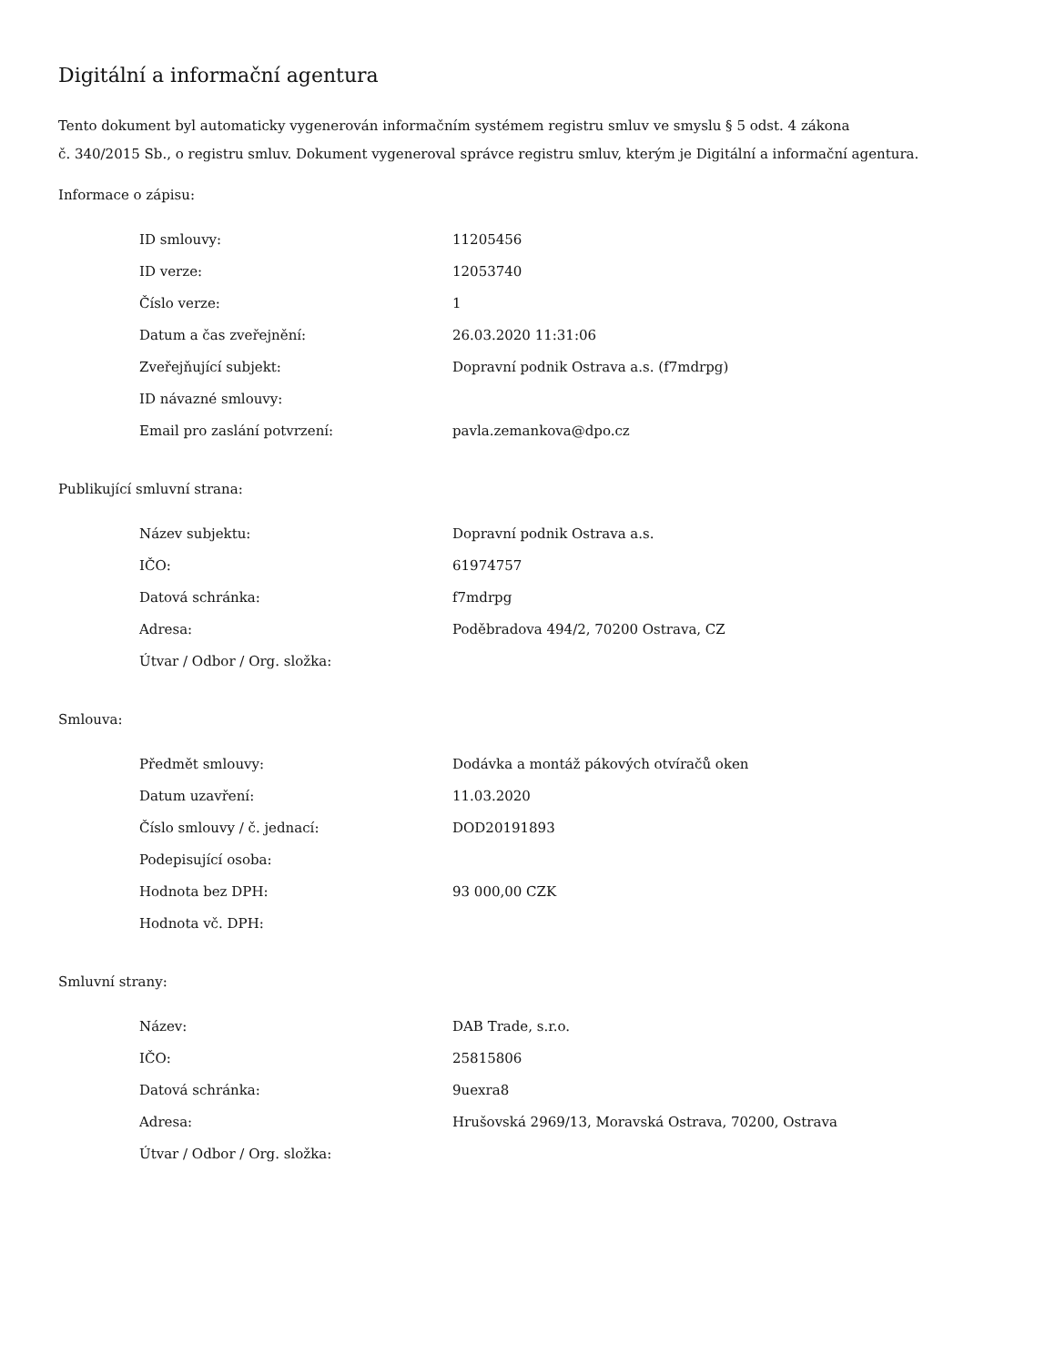Digitální a informační agentura
Tento dokument byl automaticky vygenerován informačním systémem registru smluv ve smyslu § 5 odst. 4 zákona
č. 340/2015 Sb., o registru smluv. Dokument vygeneroval správce registru smluv, kterým je Digitální a informační agentura.
Informace o zápisu:
| ID smlouvy: | 11205456 |
| ID verze: | 12053740 |
| Číslo verze: | 1 |
| Datum a čas zveřejnění: | 26.03.2020 11:31:06 |
| Zveřejňující subjekt: | Dopravní podnik Ostrava a.s. (f7mdrpg) |
| ID návazné smlouvy: | |
| Email pro zaslání potvrzení: | pavla.zemankova@dpo.cz |
Publikující smluvní strana:
| Název subjektu: | Dopravní podnik Ostrava a.s. |
| IČO: | 61974757 |
| Datová schránka: | f7mdrpg |
| Adresa: | Poděbradova 494/2, 70200 Ostrava, CZ |
| Útvar / Odbor / Org. složka: | |
Smlouva:
| Předmět smlouvy: | Dodávka a montáž pákových otvíračů oken |
| Datum uzavření: | 11.03.2020 |
| Číslo smlouvy / č. jednací: | DOD20191893 |
| Podepisující osoba: | |
| Hodnota bez DPH: | 93 000,00 CZK |
| Hodnota vč. DPH: | |
Smluvní strany:
| Název: | DAB Trade, s.r.o. |
| IČO: | 25815806 |
| Datová schránka: | 9uexra8 |
| Adresa: | Hrušovská 2969/13, Moravská Ostrava, 70200, Ostrava |
| Útvar / Odbor / Org. složka: | |